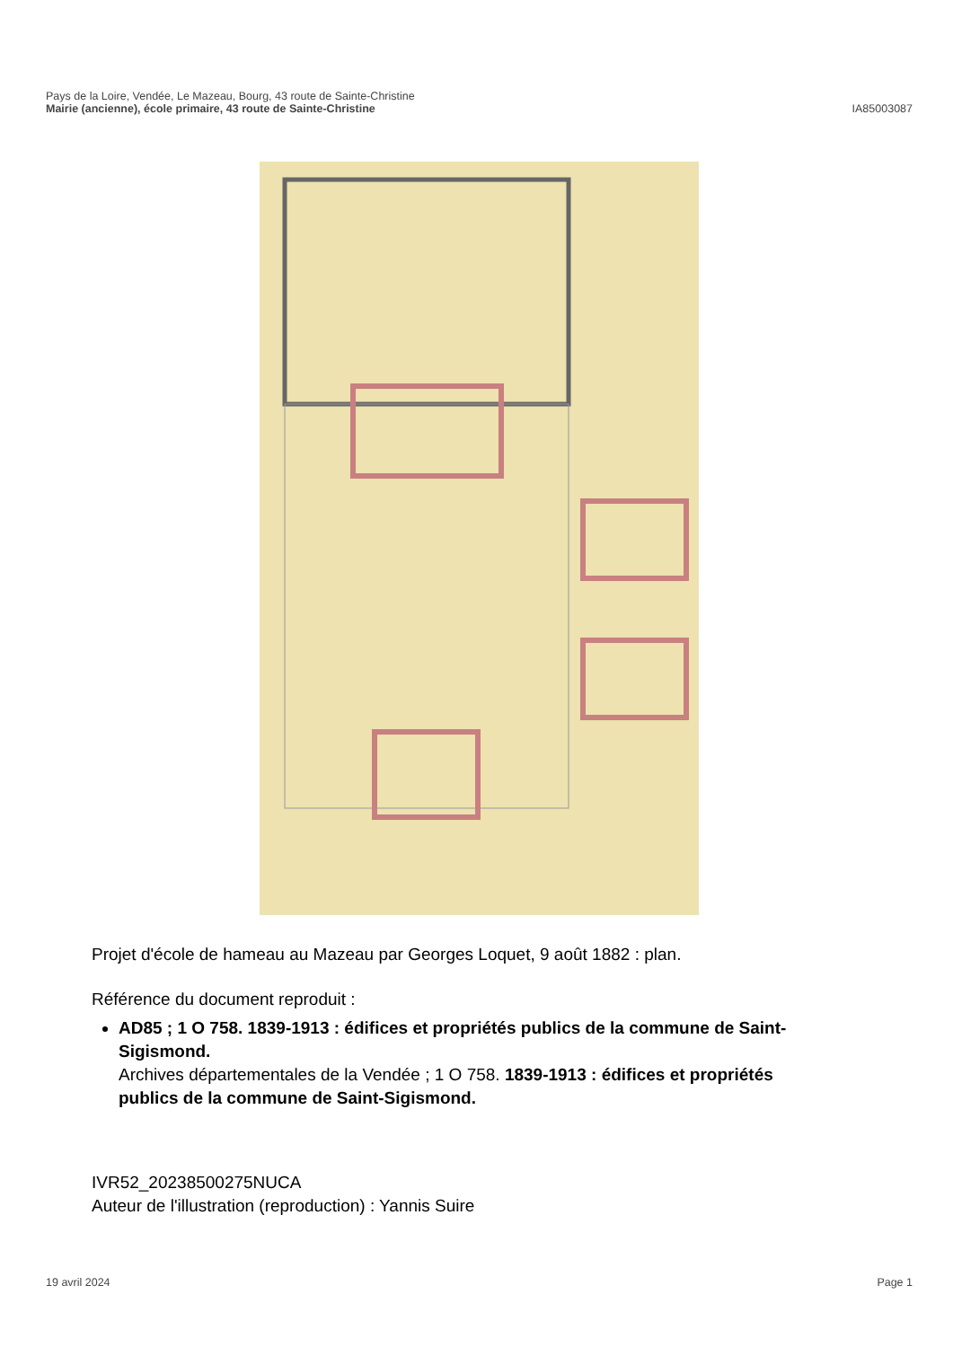Pays de la Loire, Vendée, Le Mazeau, Bourg, 43 route de Sainte-Christine
Mairie (ancienne), école primaire, 43 route de Sainte-Christine IA85003087
Projet d'école de hameau au Mazeau par Georges Loquet, 9 août 1882 : plan.
Référence du document reproduit :
AD85 ; 1 O 758. 1839-1913 : édifices et propriétés publics de la commune de Saint-Sigismond.
Archives départementales de la Vendée ; 1 O 758. 1839-1913 : édifices et propriétés publics de la commune de Saint-Sigismond.
IVR52_20238500275NUCA
Auteur de l'illustration (reproduction) : Yannis Suire
19 avril 2024 Page 1